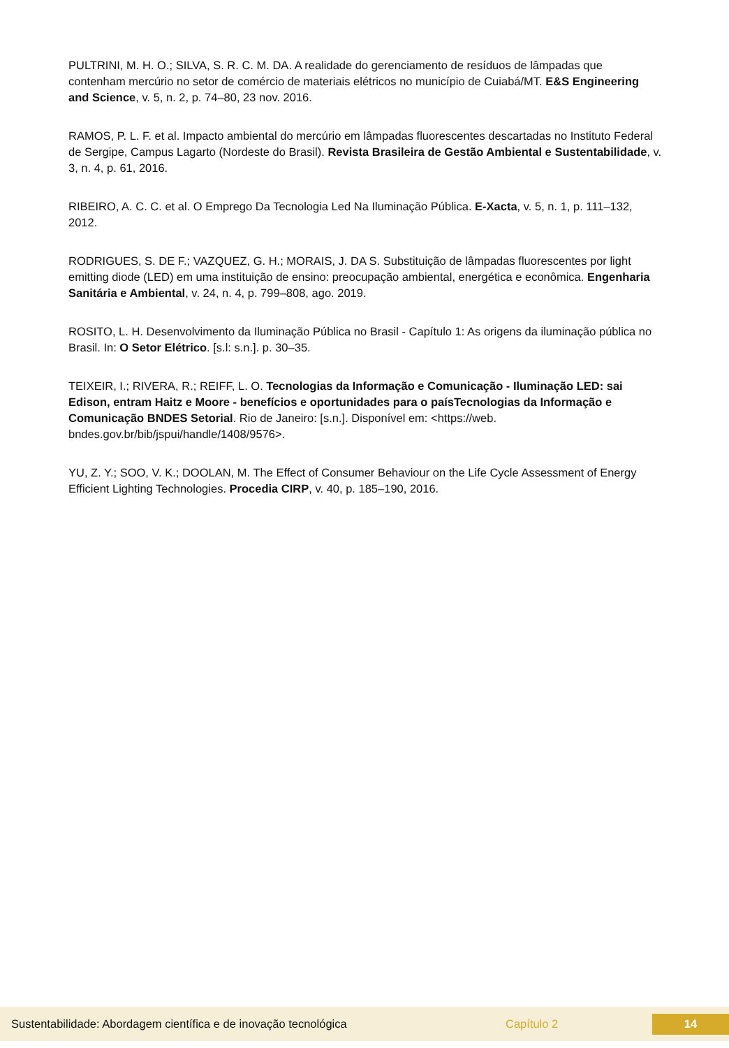PULTRINI, M. H. O.; SILVA, S. R. C. M. DA. A realidade do gerenciamento de resíduos de lâmpadas que contenham mercúrio no setor de comércio de materiais elétricos no município de Cuiabá/MT. E&S Engineering and Science, v. 5, n. 2, p. 74–80, 23 nov. 2016.
RAMOS, P. L. F. et al. Impacto ambiental do mercúrio em lâmpadas fluorescentes descartadas no Instituto Federal de Sergipe, Campus Lagarto (Nordeste do Brasil). Revista Brasileira de Gestão Ambiental e Sustentabilidade, v. 3, n. 4, p. 61, 2016.
RIBEIRO, A. C. C. et al. O Emprego Da Tecnologia Led Na Iluminação Pública. E-Xacta, v. 5, n. 1, p. 111–132, 2012.
RODRIGUES, S. DE F.; VAZQUEZ, G. H.; MORAIS, J. DA S. Substituição de lâmpadas fluorescentes por light emitting diode (LED) em uma instituição de ensino: preocupação ambiental, energética e econômica. Engenharia Sanitária e Ambiental, v. 24, n. 4, p. 799–808, ago. 2019.
ROSITO, L. H. Desenvolvimento da Iluminação Pública no Brasil - Capítulo 1: As origens da iluminação pública no Brasil. In: O Setor Elétrico. [s.l: s.n.]. p. 30–35.
TEIXEIR, I.; RIVERA, R.; REIFF, L. O. Tecnologias da Informação e Comunicação - Iluminação LED: sai Edison, entram Haitz e Moore - benefícios e oportunidades para o paísTecnologias da Informação e Comunicação BNDES Setorial. Rio de Janeiro: [s.n.]. Disponível em: <https://web. bndes.gov.br/bib/jspui/handle/1408/9576>.
YU, Z. Y.; SOO, V. K.; DOOLAN, M. The Effect of Consumer Behaviour on the Life Cycle Assessment of Energy Efficient Lighting Technologies. Procedia CIRP, v. 40, p. 185–190, 2016.
Sustentabilidade: Abordagem científica e de inovação tecnológica Capítulo 2 14